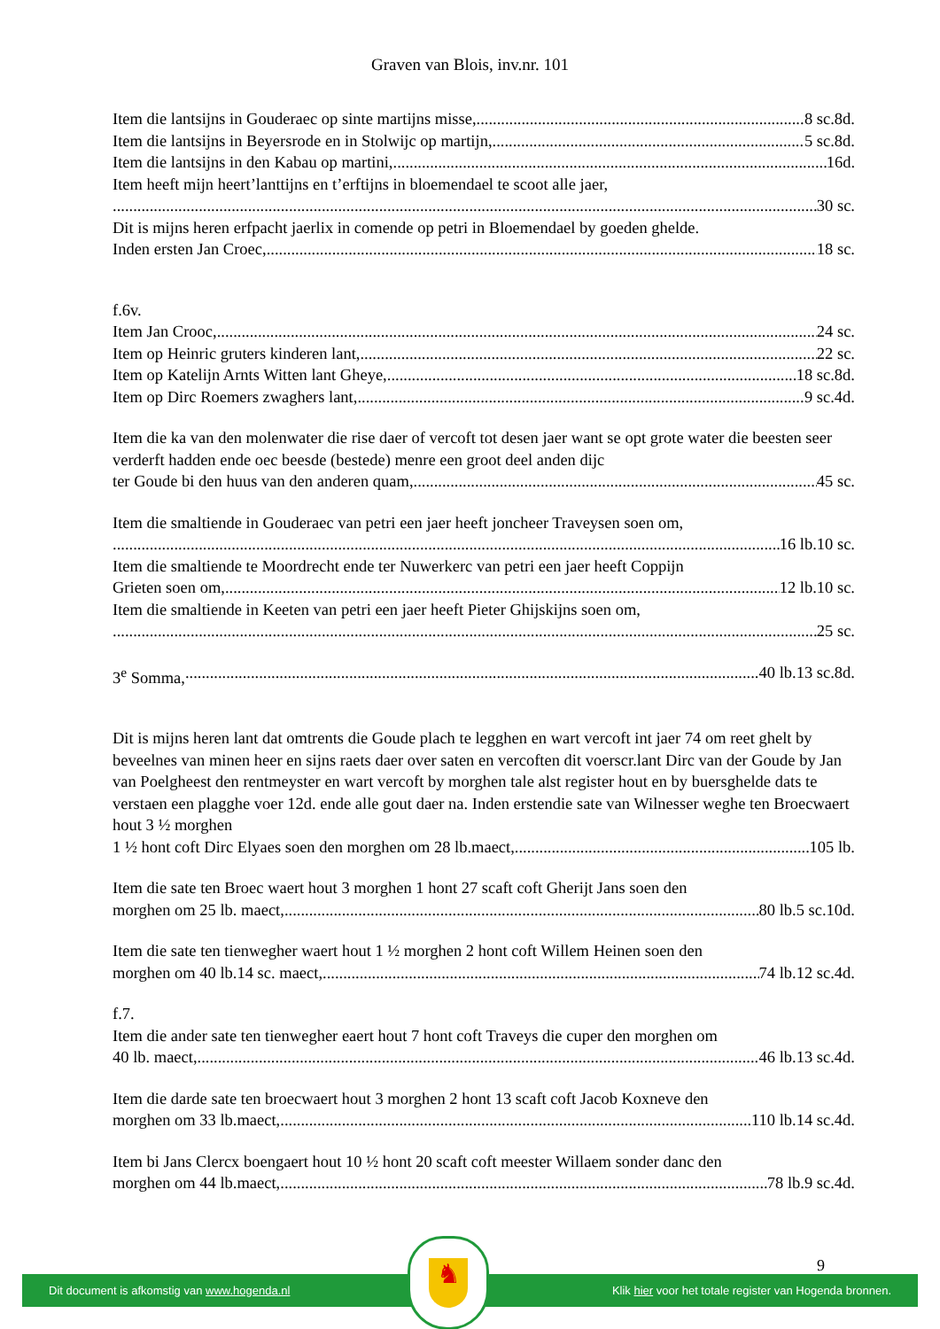Graven van Blois, inv.nr. 101
Item die lantsijns in Gouderaec op sinte martijns misse, 8 sc.8d.
Item die lantsijns in Beyersrode en in Stolwijc op martijn, 5 sc.8d.
Item die lantsijns in den Kabau op martini, 16d.
Item heeft mijn heert’lanttijns en t’erftijns in bloemendael te scoot alle jaer,
30 sc.
Dit is mijns heren erfpacht jaerlix in comende op petri in Bloemendael by goeden ghelde.
Inden ersten Jan Croec, 18 sc.
f.6v.
Item Jan Crooc, 24 sc.
Item op Heinric gruters kinderen lant, 22 sc.
Item op Katelijn Arnts Witten lant Gheye, 18 sc.8d.
Item op Dirc Roemers zwaghers lant, 9 sc.4d.
Item die ka van den molenwater die rise daer of vercoft tot desen jaer want se opt grote water die beesten seer verderft hadden ende oec beesde (bestede) menre een groot deel anden dijc
ter Goude bi den huus van den anderen quam, 45 sc.
Item die smaltiende in Gouderaec van petri een jaer heeft joncheer Traveysen soen om,
16 lb.10 sc.
Item die smaltiende te Moordrecht ende ter Nuwerkerc van petri een jaer heeft Coppijn
Grieten soen om, 12 lb.10 sc.
Item die smaltiende in Keeten van petri een jaer heeft Pieter Ghijskijns soen om,
25 sc.
3<sup>e</sup> Somma, 40 lb.13 sc.8d.
Dit is mijns heren lant dat omtrents die Goude plach te legghen en wart vercoft int jaer 74 om reet ghelt by beveelnes van minen heer en sijns raets daer over saten en vercoften dit voerscr.lant Dirc van der Goude by Jan van Poelgheest den rentmeyster en wart vercoft by morghen tale alst register hout en by buersghelde dats te verstaen een plagghe voer 12d. ende alle gout daer na. Inden erstendie sate van Wilnesser weghe ten Broecwaert hout 3 ½ morghen
1 ½ hont coft Dirc Elyaes soen den morghen om 28 lb.maect, 105 lb.
Item die sate ten Broec waert hout 3 morghen 1 hont 27 scaft coft Gherijt Jans soen den
morghen om 25 lb. maect, 80 lb.5 sc.10d.
Item die sate ten tienwegher waert hout 1 ½ morghen 2 hont coft Willem Heinen soen den
morghen om 40 lb.14 sc. maect, 74 lb.12 sc.4d.
f.7.
Item die ander sate ten tienwegher eaert hout 7 hont coft Traveys die cuper den morghen om
40 lb. maect, 46 lb.13 sc.4d.
Item die darde sate ten broecwaert hout 3 morghen 2 hont 13 scaft coft Jacob Koxneve den
morghen om 33 lb.maect, 110 lb.14 sc.4d.
Item bi Jans Clercx boengaert hout 10 ½ hont 20 scaft coft meester Willaem sonder danc den
morghen om 44 lb.maect, 78 lb.9 sc.4d.
9
Dit document is afkomstig van www.hogenda.nl Klik hier voor het totale register van Hogenda bronnen.
♞